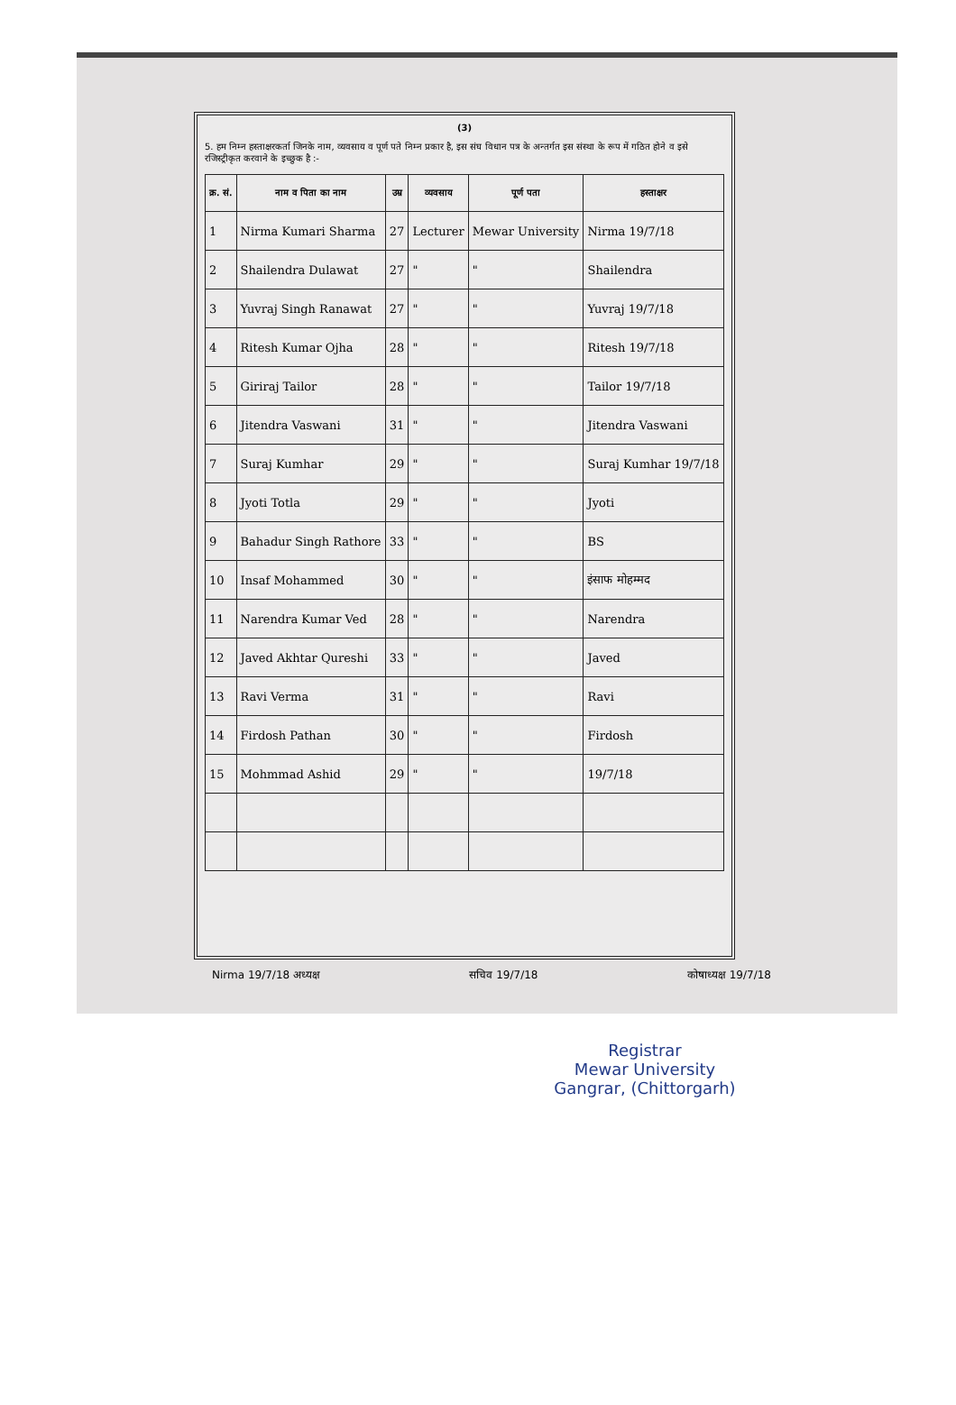(3)
5. हम निम्न हस्ताक्षरकर्ता जिनके नाम, व्यवसाय व पूर्ण पते निम्न प्रकार है, इस संघ विधान पत्र के अन्तर्गत इस संस्था के रूप में गठित होने व इसे रजिस्ट्रीकृत करवाने के इच्छुक है :-
| क्र. सं. | नाम व पिता का नाम | उम्र | व्यवसाय | पूर्ण पता | हस्ताक्षर |
| --- | --- | --- | --- | --- | --- |
| 1 | Nirma Kumari Sharma | 27 | Lecturer | Mewar University | Nirma 19/7/18 |
| 2 | Shailendra Dulawat | 27 | " | " | Shailendra |
| 3 | Yuvraj Singh Ranawat | 27 | " | " | Yuvraj 19/7/18 |
| 4 | Ritesh Kumar Ojha | 28 | " | " | Ritesh 19/7/18 |
| 5 | Giriraj Tailor | 28 | " | " | Tailor 19/7/18 |
| 6 | Jitendra Vaswani | 31 | " | " | Jitendra Vaswani |
| 7 | Suraj Kumhar | 29 | " | " | Suraj Kumhar 19/7/18 |
| 8 | Jyoti Totla | 29 | " | " | Jyoti |
| 9 | Bahadur Singh Rathore | 33 | " | " | BS |
| 10 | Insaf Mohammed | 30 | " | " | इंसाफ मोहम्मद |
| 11 | Narendra Kumar Ved | 28 | " | " | Narendra |
| 12 | Javed Akhtar Qureshi | 33 | " | " | Javed |
| 13 | Ravi Verma | 31 | " | " | Ravi |
| 14 | Firdosh Pathan | 30 | " | " | Firdosh |
| 15 | Mohmmad Ashid | 29 | " | " | 19/7/18 |
Nirma 19/7/18 अध्यक्ष सचिव 19/7/18 कोषाध्यक्ष 19/7/18
Registrar
Mewar University
Gangrar, (Chittorgarh)